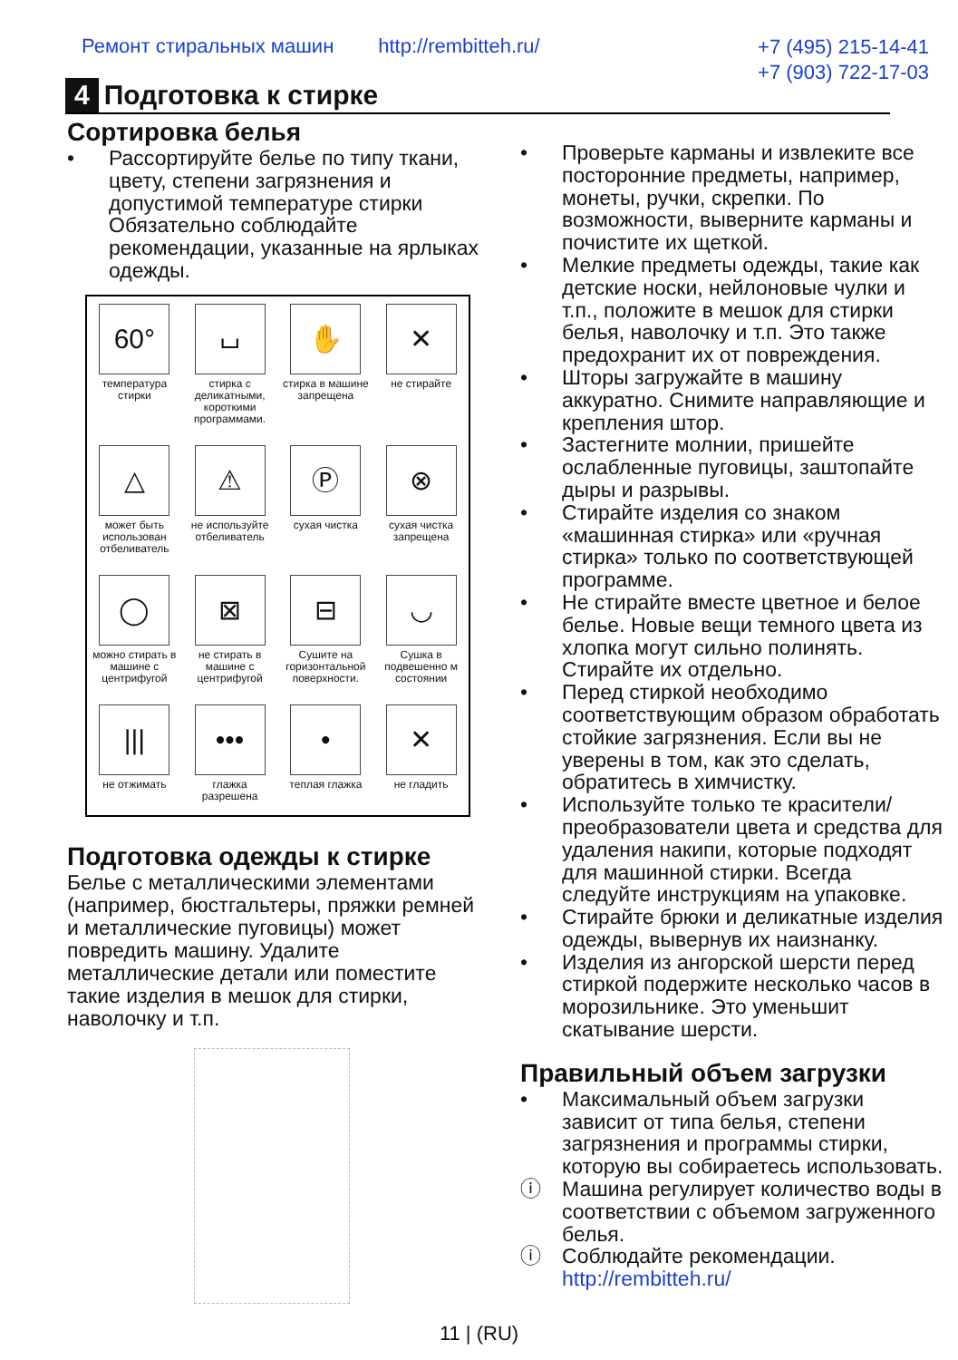Ремонт стиральных машин http://rembitteh.ru/
+7 (495) 215-14-41
+7 (903) 722-17-03
4 Подготовка к стирке
Сортировка белья
• Рассортируйте белье по типу ткани, цвету, степени загрязнения и допустимой температуре стирки Обязательно соблюдайте рекомендации, указанные на ярлыках одежды.
| 60° температура стирки | ⌴ стирка с деликатными, короткими программами. | ✋ стирка в машине запрещена | ✕ не стирайте |
| △ может быть использован отбеливатель | ⚠ не используйте отбеливатель | Ⓟ сухая чистка | ⊗ сухая чистка запрещена |
| ◯ можно стирать в машине с центрифугой | ⊠ не стирать в машине с центрифугой | ⊟ Сушите на горизонтальной поверхности. | ◡ Сушка в подвешенно м состоянии |
| /// не отжимать | ••• глажка разрешена | • теплая глажка | ✕ не гладить |
Подготовка одежды к стирке
Белье с металлическими элементами (например, бюстгальтеры, пряжки ремней и металлические пуговицы) может повредить машину. Удалите металлические детали или поместите такие изделия в мешок для стирки, наволочку и т.п.
• Проверьте карманы и извлеките все посторонние предметы, например, монеты, ручки, скрепки. По возможности, выверните карманы и почистите их щеткой.
• Мелкие предметы одежды, такие как детские носки, нейлоновые чулки и т.п., положите в мешок для стирки белья, наволочку и т.п. Это также предохранит их от повреждения.
• Шторы загружайте в машину аккуратно. Снимите направляющие и крепления штор.
• Застегните молнии, пришейте ослабленные пуговицы, заштопайте дыры и разрывы.
• Стирайте изделия со знаком «машинная стирка» или «ручная стирка» только по соответствующей программе.
• Не стирайте вместе цветное и белое белье. Новые вещи темного цвета из хлопка могут сильно полинять. Стирайте их отдельно.
• Перед стиркой необходимо соответствующим образом обработать стойкие загрязнения. Если вы не уверены в том, как это сделать, обратитесь в химчистку.
• Используйте только те красители/ преобразователи цвета и средства для удаления накипи, которые подходят для машинной стирки. Всегда следуйте инструкциям на упаковке.
• Стирайте брюки и деликатные изделия одежды, вывернув их наизнанку.
• Изделия из ангорской шерсти перед стиркой подержите несколько часов в морозильнике. Это уменьшит скатывание шерсти.
Правильный объем загрузки
• Максимальный объем загрузки зависит от типа белья, степени загрязнения и программы стирки, которую вы собираетесь использовать.
ⓘ Машина регулирует количество воды в соответствии с объемом загруженного белья.
ⓘ Соблюдайте рекомендации. http://rembitteh.ru/
11 | (RU)